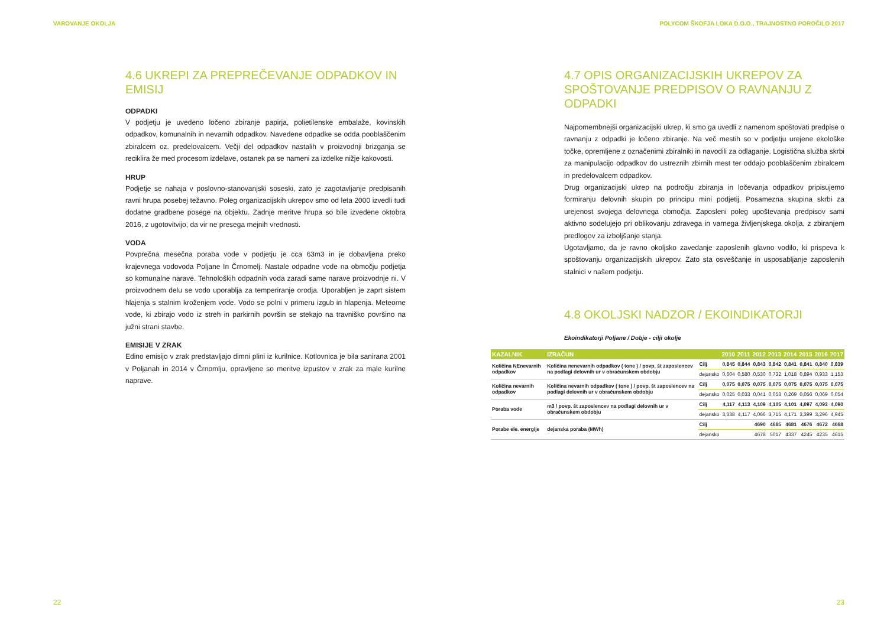VAROVANJE OKOLJA
4.6 UKREPI ZA PREPREČEVANJE ODPADKOV IN EMISIJ
ODPADKI
V podjetju je uvedeno ločeno zbiranje papirja, polietilenske embalaže, kovinskih odpadkov, komunalnih in nevarnih odpadkov. Navedene odpadke se odda pooblaščenim zbiralcem oz. predelovalcem. Večji del odpadkov nastalih v proizvodnji brizganja se reciklira že med procesom izdelave, ostanek pa se nameni za izdelke nižje kakovosti.
HRUP
Podjetje se nahaja v poslovno-stanovanjski soseski, zato je zagotavljanje predpisanih ravni hrupa posebej težavno. Poleg organizacijskih ukrepov smo od leta 2000 izvedli tudi dodatne gradbene posege na objektu. Zadnje meritve hrupa so bile izvedene oktobra 2016, z ugotovitvijo, da vir ne presega mejnih vrednosti.
VODA
Povprečna mesečna poraba vode v podjetju je cca 63m3 in je dobavljena preko krajevnega vodovoda Poljane In Črnomelj. Nastale odpadne vode na območju podjetja so komunalne narave. Tehnoloških odpadnih voda zaradi same narave proizvodnje ni. V proizvodnem delu se vodo uporablja za temperiranje orodja. Uporabljen je zaprt sistem hlajenja s stalnim kroženjem vode. Vodo se polni v primeru izgub in hlapenja. Meteorne vode, ki zbirajo vodo iz streh in parkirnih površin se stekajo na travniško površino na južni strani stavbe.
EMISIJE V ZRAK
Edino emisijo v zrak predstavljajo dimni plini iz kurilnice. Kotlovnica je bila sanirana 2001 v Poljanah in 2014 v Črnomlju, opravljene so meritve izpustov v zrak za male kurilne naprave.
22
POLYCOM ŠKOFJA LOKA D.O.O., TRAJNOSTNO POROČILO 2017
4.7 OPIS ORGANIZACIJSKIH UKREPOV ZA SPOŠTOVANJE PREDPISOV O RAVNANJU Z ODPADKI
Najpomembnejši organizacijski ukrep, ki smo ga uvedli z namenom spoštovati predpise o ravnanju z odpadki je ločeno zbiranje. Na več mestih so v podjetju urejene ekološke točke, opremljene z označenimi zbiralniki in navodili za odlaganje. Logistična služba skrbi za manipulacijo odpadkov do ustreznih zbirnih mest ter oddajo pooblaščenim zbiralcem in predelovalcem odpadkov.
Drug organizacijski ukrep na področju zbiranja in ločevanja odpadkov pripisujemo formiranju delovnih skupin po principu mini podjetij. Posamezna skupina skrbi za urejenost svojega delovnega območja. Zaposleni poleg upoštevanja predpisov sami aktivno sodelujejo pri oblikovanju zdravega in varnega življenjskega okolja, z zbiranjem predlogov za izboljšanje stanja.
Ugotavljamo, da je ravno okoljsko zavedanje zaposlenih glavno vodilo, ki prispeva k spoštovanju organizacijskih ukrepov. Zato sta osveščanje in usposabljanje zaposlenih stalnici v našem podjetju.
4.8 OKOLJSKI NADZOR / EKOINDIKATORJI
Ekoindikatorji Poljane / Dobje - cilji okolje
| KAZALNIK | IZRAČUN | | 2010 | 2011 | 2012 | 2013 | 2014 | 2015 | 2016 | 2017 |
| --- | --- | --- | --- | --- | --- | --- | --- | --- | --- | --- |
| Količina NEnevarnih odpadkov | Količina nenevarnih odpadkov ( tone ) / povp. št zaposlencev na podlagi delovnih ur v obračunskem obdobju | Cilj | 0,845 | 0,844 | 0,843 | 0,842 | 0,841 | 0,841 | 0,840 | 0,839 |
| | | dejansko | 0,604 | 0,580 | 0,530 | 0,732 | 1,018 | 0,894 | 0,933 | 1,153 |
| Količina nevarnih odpadkov | Količina nevarnih odpadkov ( tone ) / povp. št zaposlencev na podlagi delovnih ur v obračunskem obdobju | Cilj | 0,075 | 0,075 | 0,075 | 0,075 | 0,075 | 0,075 | 0,075 | 0,075 |
| | | dejansko | 0,025 | 0,033 | 0,041 | 0,053 | 0,269 | 0,056 | 0,069 | 0,054 |
| Poraba vode | m3 / povp. št zaposlencev na podlagi delovnih ur v obračunskem obdobju | Cilj | 4,117 | 4,113 | 4,109 | 4,105 | 4,101 | 4,097 | 4,093 | 4,090 |
| | | dejansko | 3,338 | 4,117 | 4,066 | 3,715 | 4,171 | 3,399 | 3,296 | 4,945 |
| Porabe ele. energije | dejanska poraba (MWh) | Cilj | | | 4690 | 4685 | 4681 | 4676 | 4672 | 4668 |
| | | dejansko | | | 4678 | 5017 | 4337 | 4245 | 4235 | 4615 |
23